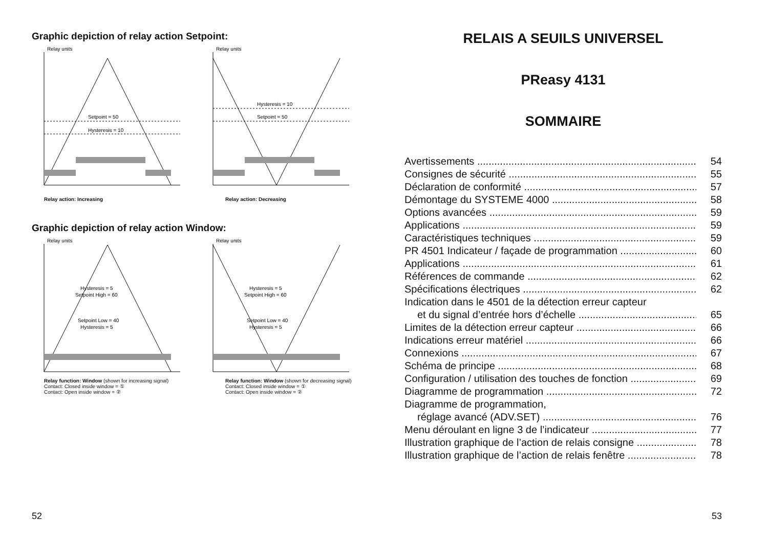Graphic depiction of relay action Setpoint:
Relay units
Setpoint = 50
Hysteresis = 10
Relay units
Hysteresis = 10
Setpoint = 50
Relay action: Increasing Relay action: Decreasing
Graphic depiction of relay action Window:
Relay units
Hysteresis = 5
Setpoint High = 60
Setpoint Low = 40
Hysteresis = 5
Relay units
Hysteresis = 5
Setpoint High = 60
Setpoint Low = 40
Hysteresis = 5
Relay function: Window (shown for increasing signal)
Contact: Closed inside window = ①
Contact: Open inside window = ②
Relay function: Window (shown for decreasing signal)
Contact: Closed inside window = ①
Contact: Open inside window = ②
52
RELAIS A SEUILS UNIVERSEL
PReasy 4131
SOMMAIRE
Avertissements 54
Consignes de sécurité 55
Déclaration de conformité 57
Démontage du SYSTEME 4000 58
Options avancées 59
Applications 59
Caractéristiques techniques 59
PR 4501 Indicateur / façade de programmation 60
Applications 61
Références de commande 62
Spécifications électriques 62
Indication dans le 4501 de la détection erreur capteur
et du signal d’entrée hors d’échelle 65
Limites de la détection erreur capteur 66
Indications erreur matériel 66
Connexions 67
Schéma de principe 68
Configuration / utilisation des touches de fonction 69
Diagramme de programmation 72
Diagramme de programmation,
réglage avancé (ADV.SET) 76
Menu déroulant en ligne 3 de l’indicateur 77
Illustration graphique de l’action de relais consigne 78
Illustration graphique de l’action de relais fenêtre 78
53